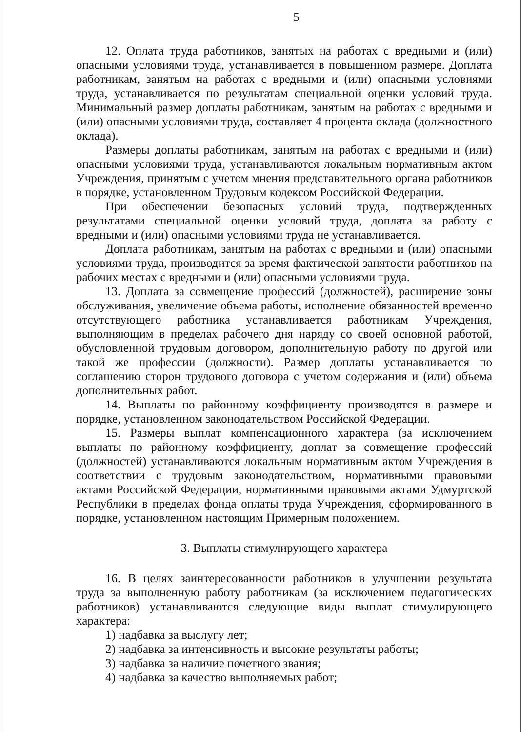5
12. Оплата труда работников, занятых на работах с вредными и (или) опасными условиями труда, устанавливается в повышенном размере. Доплата работникам, занятым на работах с вредными и (или) опасными условиями труда, устанавливается по результатам специальной оценки условий труда. Минимальный размер доплаты работникам, занятым на работах с вредными и (или) опасными условиями труда, составляет 4 процента оклада (должностного оклада).
Размеры доплаты работникам, занятым на работах с вредными и (или) опасными условиями труда, устанавливаются локальным нормативным актом Учреждения, принятым с учетом мнения представительного органа работников в порядке, установленном Трудовым кодексом Российской Федерации.
При обеспечении безопасных условий труда, подтвержденных результатами специальной оценки условий труда, доплата за работу с вредными и (или) опасными условиями труда не устанавливается.
Доплата работникам, занятым на работах с вредными и (или) опасными условиями труда, производится за время фактической занятости работников на рабочих местах с вредными и (или) опасными условиями труда.
13. Доплата за совмещение профессий (должностей), расширение зоны обслуживания, увеличение объема работы, исполнение обязанностей временно отсутствующего работника устанавливается работникам Учреждения, выполняющим в пределах рабочего дня наряду со своей основной работой, обусловленной трудовым договором, дополнительную работу по другой или такой же профессии (должности). Размер доплаты устанавливается по соглашению сторон трудового договора с учетом содержания и (или) объема дополнительных работ.
14. Выплаты по районному коэффициенту производятся в размере и порядке, установленном законодательством Российской Федерации.
15. Размеры выплат компенсационного характера (за исключением выплаты по районному коэффициенту, доплат за совмещение профессий (должностей) устанавливаются локальным нормативным актом Учреждения в соответствии с трудовым законодательством, нормативными правовыми актами Российской Федерации, нормативными правовыми актами Удмуртской Республики в пределах фонда оплаты труда Учреждения, сформированного в порядке, установленном настоящим Примерным положением.
3. Выплаты стимулирующего характера
16. В целях заинтересованности работников в улучшении результата труда за выполненную работу работникам (за исключением педагогических работников) устанавливаются следующие виды выплат стимулирующего характера:
1) надбавка за выслугу лет;
2) надбавка за интенсивность и высокие результаты работы;
3) надбавка за наличие почетного звания;
4) надбавка за качество выполняемых работ;